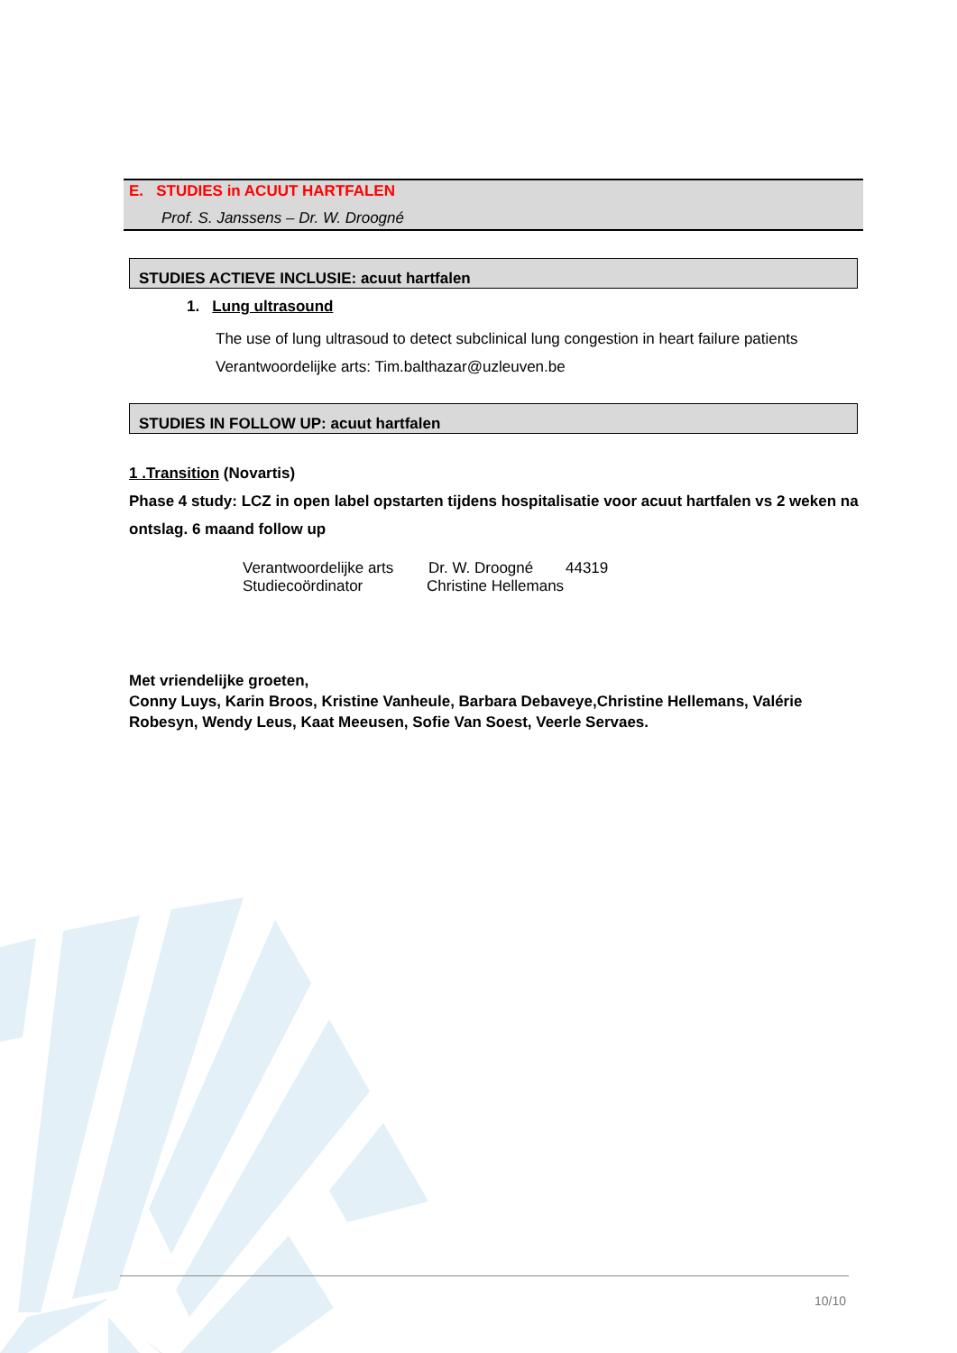E. STUDIES in ACUUT HARTFALEN
Prof. S. Janssens – Dr. W. Droogné
STUDIES ACTIEVE INCLUSIE: acuut hartfalen
1. Lung ultrasound
The use of lung ultrasoud to detect subclinical lung congestion in heart failure patients
Verantwoordelijke arts: Tim.balthazar@uzleuven.be
STUDIES IN FOLLOW UP: acuut hartfalen
1 .Transition (Novartis)
Phase 4 study: LCZ in open label opstarten tijdens hospitalisatie voor acuut hartfalen vs 2 weken na ontslag. 6 maand follow up
Verantwoordelijke arts Dr. W. Droogné 44319
Studiecoördinator Christine Hellemans
Met vriendelijke groeten,
Conny Luys, Karin Broos, Kristine Vanheule, Barbara Debaveye,Christine Hellemans, Valérie Robesyn, Wendy Leus, Kaat Meeusen, Sofie Van Soest, Veerle Servaes.
10/10